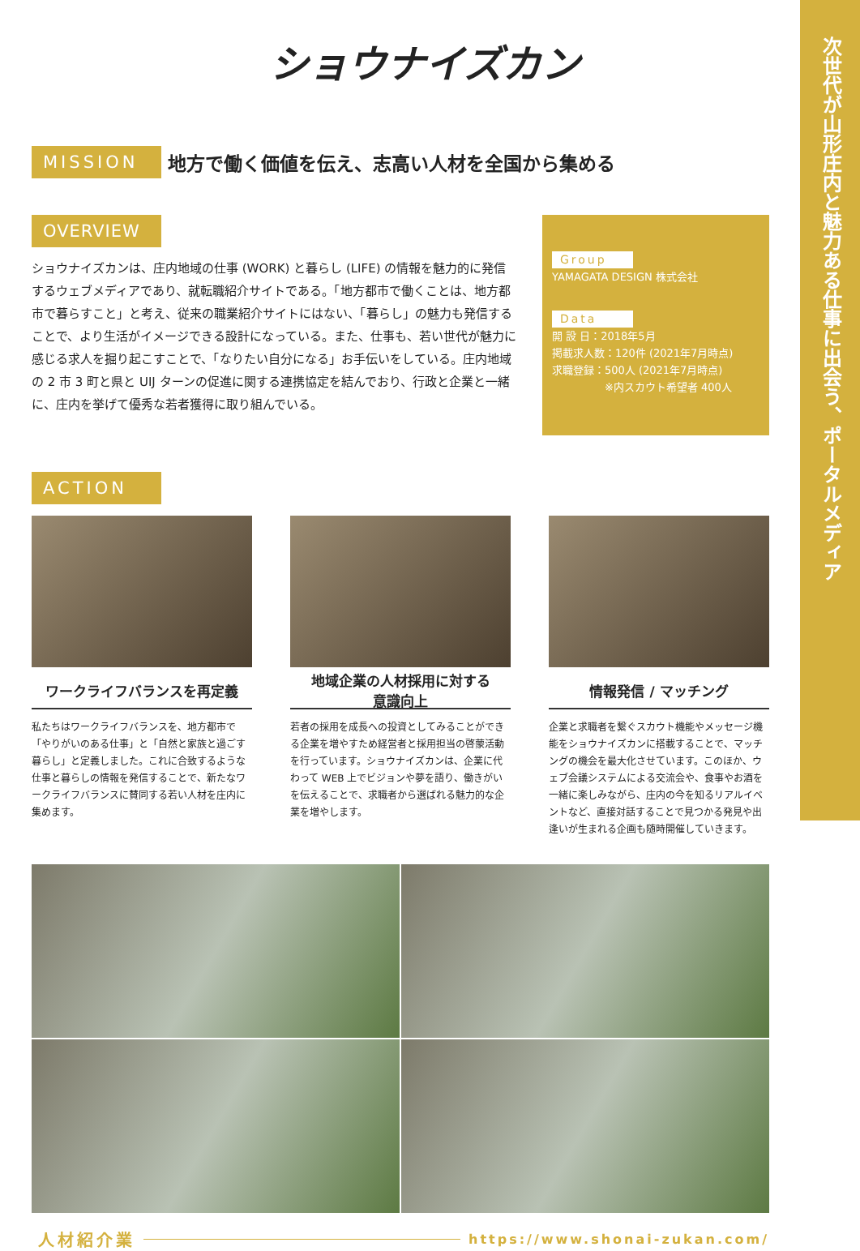次世代が山形庄内と魅力ある仕事に出会う、ポータルメディア
ショウナイズカン
MISSION
地方で働く価値を伝え、志高い人材を全国から集める
OVERVIEW
ショウナイズカンは、庄内地域の仕事 (WORK) と暮らし (LIFE) の情報を魅力的に発信するウェブメディアであり、就転職紹介サイトである。「地方都市で働くことは、地方都市で暮らすこと」と考え、従来の職業紹介サイトにはない、「暮らし」の魅力も発信することで、より生活がイメージできる設計になっている。また、仕事も、若い世代が魅力に感じる求人を掘り起こすことで、「なりたい自分になる」お手伝いをしている。庄内地域の 2 市 3 町と県と UIJ ターンの促進に関する連携協定を結んでおり、行政と企業と一緒に、庄内を挙げて優秀な若者獲得に取り組んでいる。
Group
YAMAGATA DESIGN 株式会社
Data
開 設 日：2018年5月
掲載求人数：120件 (2021年7月時点)
求職登録：500人 (2021年7月時点)
　　　　　※内スカウト希望者 400人
ACTION
ワークライフバランスを再定義
私たちはワークライフバランスを、地方都市で「やりがいのある仕事」と「自然と家族と過ごす暮らし」と定義しました。これに合致するような仕事と暮らしの情報を発信することで、新たなワークライフバランスに賛同する若い人材を庄内に集めます。
地域企業の人材採用に対する
意識向上
若者の採用を成長への投資としてみることができる企業を増やすため経営者と採用担当の啓蒙活動を行っています。ショウナイズカンは、企業に代わって WEB 上でビジョンや夢を語り、働きがいを伝えることで、求職者から選ばれる魅力的な企業を増やします。
情報発信 / マッチング
企業と求職者を繋ぐスカウト機能やメッセージ機能をショウナイズカンに搭載することで、マッチングの機会を最大化させています。このほか、ウェブ会議システムによる交流会や、食事やお酒を一緒に楽しみながら、庄内の今を知るリアルイベントなど、直接対話することで見つかる発見や出逢いが生まれる企画も随時開催していきます。
人材紹介業
https://www.shonai-zukan.com/